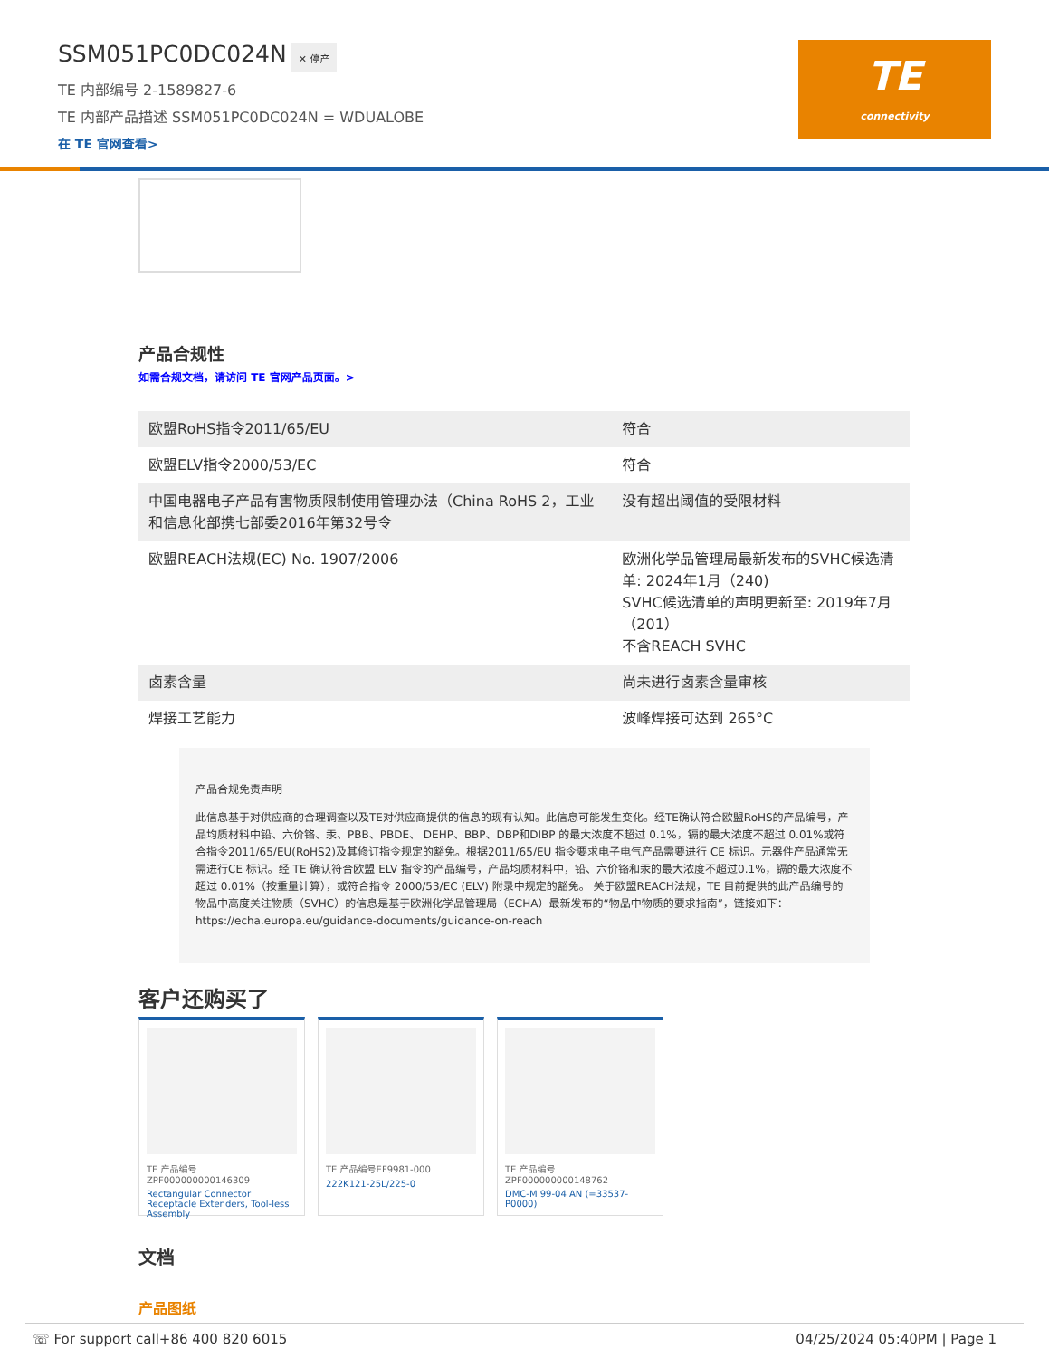SSM051PC0DC024N
✕ 停产
TE 内部编号 2-1589827-6
TE 内部产品描述 SSM051PC0DC024N = WDUALOBE
在 TE 官网查看>
TE
connectivity
产品合规性
如需合规文档，请访问 TE 官网产品页面。>
| 欧盟RoHS指令2011/65/EU | 符合 |
| 欧盟ELV指令2000/53/EC | 符合 |
| 中国电器电子产品有害物质限制使用管理办法（China RoHS 2，工业和信息化部携七部委2016年第32号令 | 没有超出阈值的受限材料 |
| 欧盟REACH法规(EC) No. 1907/2006 | 欧洲化学品管理局最新发布的SVHC候选清单: 2024年1月（240) SVHC候选清单的声明更新至: 2019年7月（201） 不含REACH SVHC |
| 卤素含量 | 尚未进行卤素含量审核 |
| 焊接工艺能力 | 波峰焊接可达到 265°C |
产品合规免责声明
此信息基于对供应商的合理调查以及TE对供应商提供的信息的现有认知。此信息可能发生变化。经TE确认符合欧盟RoHS的产品编号，产品均质材料中铅、六价铬、汞、PBB、PBDE、 DEHP、BBP、DBP和DIBP 的最大浓度不超过 0.1%，镉的最大浓度不超过 0.01%或符合指令2011/65/EU(RoHS2)及其修订指令规定的豁免。根据2011/65/EU 指令要求电子电气产品需要进行 CE 标识。元器件产品通常无需进行CE 标识。经 TE 确认符合欧盟 ELV 指令的产品编号，产品均质材料中，铅、六价铬和汞的最大浓度不超过0.1%，镉的最大浓度不超过 0.01%（按重量计算），或符合指令 2000/53/EC (ELV) 附录中规定的豁免。 关于欧盟REACH法规，TE 目前提供的此产品编号的物品中高度关注物质（SVHC）的信息是基于欧洲化学品管理局（ECHA）最新发布的“物品中物质的要求指南”，链接如下：https://echa.europa.eu/guidance-documents/guidance-on-reach
客户还购买了
TE 产品编号ZPF000000000146309
Rectangular Connector Receptacle Extenders, Tool-less Assembly
TE 产品编号EF9981-000
222K121-25L/225-0
TE 产品编号ZPF000000000148762
DMC-M 99-04 AN (=33537-P0000)
文档
产品图纸
☏ For support call+86 400 820 6015 04/25/2024 05:40PM | Page 1